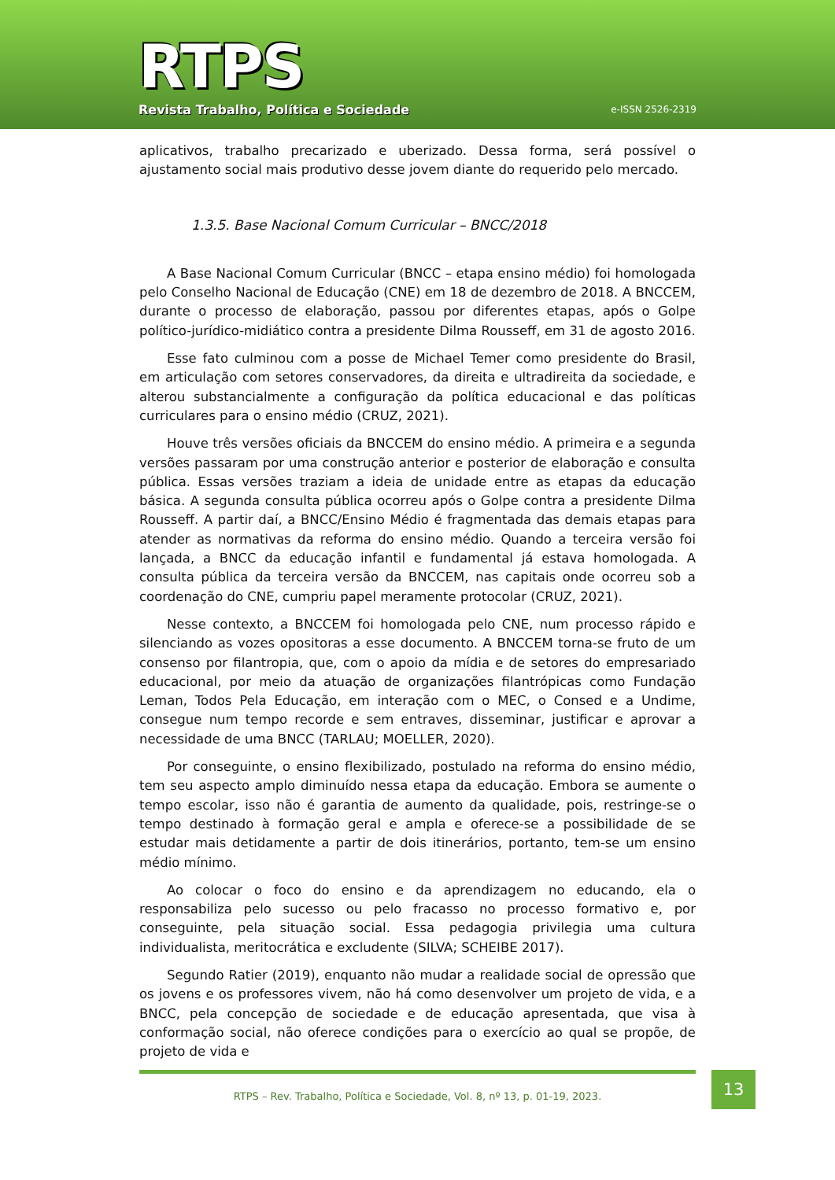RTPS
Revista Trabalho, Política e Sociedade
e-ISSN 2526-2319
aplicativos, trabalho precarizado e uberizado. Dessa forma, será possível o ajustamento social mais produtivo desse jovem diante do requerido pelo mercado.
1.3.5. Base Nacional Comum Curricular – BNCC/2018
A Base Nacional Comum Curricular (BNCC – etapa ensino médio) foi homologada pelo Conselho Nacional de Educação (CNE) em 18 de dezembro de 2018. A BNCCEM, durante o processo de elaboração, passou por diferentes etapas, após o Golpe político-jurídico-midiático contra a presidente Dilma Rousseff, em 31 de agosto 2016.
Esse fato culminou com a posse de Michael Temer como presidente do Brasil, em articulação com setores conservadores, da direita e ultradireita da sociedade, e alterou substancialmente a configuração da política educacional e das políticas curriculares para o ensino médio (CRUZ, 2021).
Houve três versões oficiais da BNCCEM do ensino médio. A primeira e a segunda versões passaram por uma construção anterior e posterior de elaboração e consulta pública. Essas versões traziam a ideia de unidade entre as etapas da educação básica. A segunda consulta pública ocorreu após o Golpe contra a presidente Dilma Rousseff. A partir daí, a BNCC/Ensino Médio é fragmentada das demais etapas para atender as normativas da reforma do ensino médio. Quando a terceira versão foi lançada, a BNCC da educação infantil e fundamental já estava homologada. A consulta pública da terceira versão da BNCCEM, nas capitais onde ocorreu sob a coordenação do CNE, cumpriu papel meramente protocolar (CRUZ, 2021).
Nesse contexto, a BNCCEM foi homologada pelo CNE, num processo rápido e silenciando as vozes opositoras a esse documento. A BNCCEM torna-se fruto de um consenso por filantropia, que, com o apoio da mídia e de setores do empresariado educacional, por meio da atuação de organizações filantrópicas como Fundação Leman, Todos Pela Educação, em interação com o MEC, o Consed e a Undime, consegue num tempo recorde e sem entraves, disseminar, justificar e aprovar a necessidade de uma BNCC (TARLAU; MOELLER, 2020).
Por conseguinte, o ensino flexibilizado, postulado na reforma do ensino médio, tem seu aspecto amplo diminuído nessa etapa da educação. Embora se aumente o tempo escolar, isso não é garantia de aumento da qualidade, pois, restringe-se o tempo destinado à formação geral e ampla e oferece-se a possibilidade de se estudar mais detidamente a partir de dois itinerários, portanto, tem-se um ensino médio mínimo.
Ao colocar o foco do ensino e da aprendizagem no educando, ela o responsabiliza pelo sucesso ou pelo fracasso no processo formativo e, por conseguinte, pela situação social. Essa pedagogia privilegia uma cultura individualista, meritocrática e excludente (SILVA; SCHEIBE 2017).
Segundo Ratier (2019), enquanto não mudar a realidade social de opressão que os jovens e os professores vivem, não há como desenvolver um projeto de vida, e a BNCC, pela concepção de sociedade e de educação apresentada, que visa à conformação social, não oferece condições para o exercício ao qual se propõe, de projeto de vida e
RTPS – Rev. Trabalho, Política e Sociedade, Vol. 8, nº 13, p. 01-19, 2023.
13